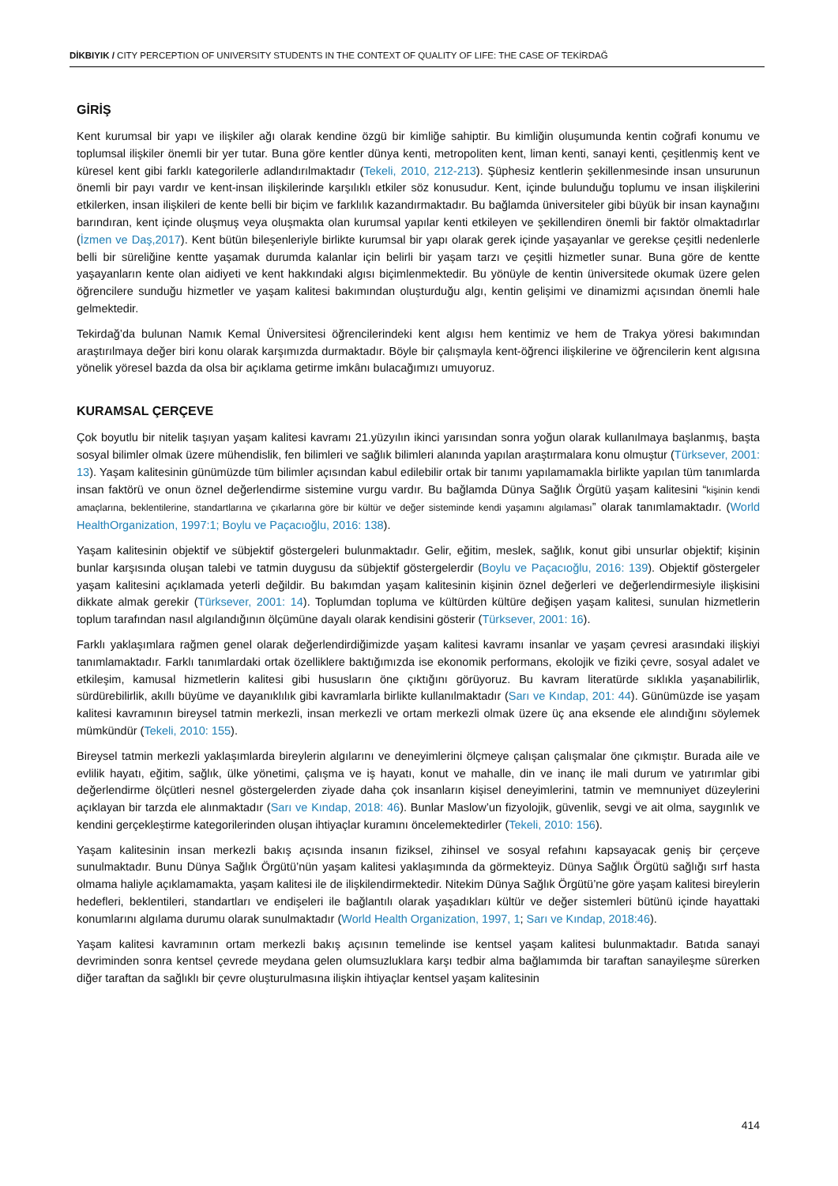DİKBIYIK / CITY PERCEPTION OF UNIVERSITY STUDENTS IN THE CONTEXT OF QUALITY OF LIFE: THE CASE OF TEKİRDAĞ
GİRİŞ
Kent kurumsal bir yapı ve ilişkiler ağı olarak kendine özgü bir kimliğe sahiptir. Bu kimliğin oluşumunda kentin coğrafi konumu ve toplumsal ilişkiler önemli bir yer tutar. Buna göre kentler dünya kenti, metropoliten kent, liman kenti, sanayi kenti, çeşitlenmiş kent ve küresel kent gibi farklı kategorilerle adlandırılmaktadır (Tekeli, 2010, 212-213). Şüphesiz kentlerin şekillenmesinde insan unsurunun önemli bir payı vardır ve kent-insan ilişkilerinde karşılıklı etkiler söz konusudur. Kent, içinde bulunduğu toplumu ve insan ilişkilerini etkilerken, insan ilişkileri de kente belli bir biçim ve farklılık kazandırmaktadır. Bu bağlamda üniversiteler gibi büyük bir insan kaynağını barındıran, kent içinde oluşmuş veya oluşmakta olan kurumsal yapılar kenti etkileyen ve şekillendiren önemli bir faktör olmaktadırlar (İzmen ve Daş,2017). Kent bütün bileşenleriyle birlikte kurumsal bir yapı olarak gerek içinde yaşayanlar ve gerekse çeşitli nedenlerle belli bir süreliğine kentte yaşamak durumda kalanlar için belirli bir yaşam tarzı ve çeşitli hizmetler sunar. Buna göre de kentte yaşayanların kente olan aidiyeti ve kent hakkındaki algısı biçimlenmektedir. Bu yönüyle de kentin üniversitede okumak üzere gelen öğrencilere sunduğu hizmetler ve yaşam kalitesi bakımından oluşturduğu algı, kentin gelişimi ve dinamizmi açısından önemli hale gelmektedir.
Tekirdağ’da bulunan Namık Kemal Üniversitesi öğrencilerindeki kent algısı hem kentimiz ve hem de Trakya yöresi bakımından araştırılmaya değer biri konu olarak karşımızda durmaktadır. Böyle bir çalışmayla kent-öğrenci ilişkilerine ve öğrencilerin kent algısına yönelik yöresel bazda da olsa bir açıklama getirme imkânı bulacağımızı umuyoruz.
KURAMSAL ÇERÇEVE
Çok boyutlu bir nitelik taşıyan yaşam kalitesi kavramı 21.yüzyılın ikinci yarısından sonra yoğun olarak kullanılmaya başlanmış, başta sosyal bilimler olmak üzere mühendislik, fen bilimleri ve sağlık bilimleri alanında yapılan araştırmalara konu olmuştur (Türksever, 2001: 13). Yaşam kalitesinin günümüzde tüm bilimler açısından kabul edilebilir ortak bir tanımı yapılamamakla birlikte yapılan tüm tanımlarda insan faktörü ve onun öznel değerlendirme sistemine vurgu vardır. Bu bağlamda Dünya Sağlık Örgütü yaşam kalitesini “kişinin kendi amaçlarına, beklentilerine, standartlarına ve çıkarlarına göre bir kültür ve değer sisteminde kendi yaşamını algılaması” olarak tanımlamaktadır. (World HealthOrganization, 1997:1; Boylu ve Paçacıoğlu, 2016: 138).
Yaşam kalitesinin objektif ve sübjektif göstergeleri bulunmaktadır. Gelir, eğitim, meslek, sağlık, konut gibi unsurlar objektif; kişinin bunlar karşısında oluşan talebi ve tatmin duygusu da sübjektif göstergelerdir (Boylu ve Paçacıoğlu, 2016: 139). Objektif göstergeler yaşam kalitesini açıklamada yeterli değildir. Bu bakımdan yaşam kalitesinin kişinin öznel değerleri ve değerlendirmesiyle ilişkisini dikkate almak gerekir (Türksever, 2001: 14). Toplumdan topluma ve kültürden kültüre değişen yaşam kalitesi, sunulan hizmetlerin toplum tarafından nasıl algılandığının ölçümüne dayalı olarak kendisini gösterir (Türksever, 2001: 16).
Farklı yaklaşımlara rağmen genel olarak değerlendirdiğimizde yaşam kalitesi kavramı insanlar ve yaşam çevresi arasındaki ilişkiyi tanımlamaktadır. Farklı tanımlardaki ortak özelliklere baktığımızda ise ekonomik performans, ekolojik ve fiziki çevre, sosyal adalet ve etkileşim, kamusal hizmetlerin kalitesi gibi hususların öne çıktığını görüyoruz. Bu kavram literatürde sıklıkla yaşanabilirlik, sürdürebilirlik, akıllı büyüme ve dayanıklılık gibi kavramlarla birlikte kullanılmaktadır (Sarı ve Kındap, 201: 44). Günümüzde ise yaşam kalitesi kavramının bireysel tatmin merkezli, insan merkezli ve ortam merkezli olmak üzere üç ana eksende ele alındığını söylemek mümkündür (Tekeli, 2010: 155).
Bireysel tatmin merkezli yaklaşımlarda bireylerin algılarını ve deneyimlerini ölçmeye çalışan çalışmalar öne çıkmıştır. Burada aile ve evlilik hayatı, eğitim, sağlık, ülke yönetimi, çalışma ve iş hayatı, konut ve mahalle, din ve inanç ile mali durum ve yatırımlar gibi değerlendirme ölçütleri nesnel göstergelerden ziyade daha çok insanların kişisel deneyimlerini, tatmin ve memnuniyet düzeylerini açıklayan bir tarzda ele alınmaktadır (Sarı ve Kındap, 2018: 46). Bunlar Maslow’un fizyolojik, güvenlik, sevgi ve ait olma, saygınlık ve kendini gerçekleştirme kategorilerinden oluşan ihtiyaçlar kuramını öncelemektedirler (Tekeli, 2010: 156).
Yaşam kalitesinin insan merkezli bakış açısında insanın fiziksel, zihinsel ve sosyal refahını kapsayacak geniş bir çerçeve sunulmaktadır. Bunu Dünya Sağlık Örgütü’nün yaşam kalitesi yaklaşımında da görmekteyiz. Dünya Sağlık Örgütü sağlığı sırf hasta olmama haliyle açıklamamakta, yaşam kalitesi ile de ilişkilendirmektedir. Nitekim Dünya Sağlık Örgütü’ne göre yaşam kalitesi bireylerin hedefleri, beklentileri, standartları ve endişeleri ile bağlantılı olarak yaşadıkları kültür ve değer sistemleri bütünü içinde hayattaki konumlarını algılama durumu olarak sunulmaktadır (World Health Organization, 1997, 1; Sarı ve Kındap, 2018:46).
Yaşam kalitesi kavramının ortam merkezli bakış açısının temelinde ise kentsel yaşam kalitesi bulunmaktadır. Batıda sanayi devriminden sonra kentsel çevrede meydana gelen olumsuzluklara karşı tedbir alma bağlamımda bir taraftan sanayileşme sürerken diğer taraftan da sağlıklı bir çevre oluşturulmasına ilişkin ihtiyaçlar kentsel yaşam kalitesinin
414